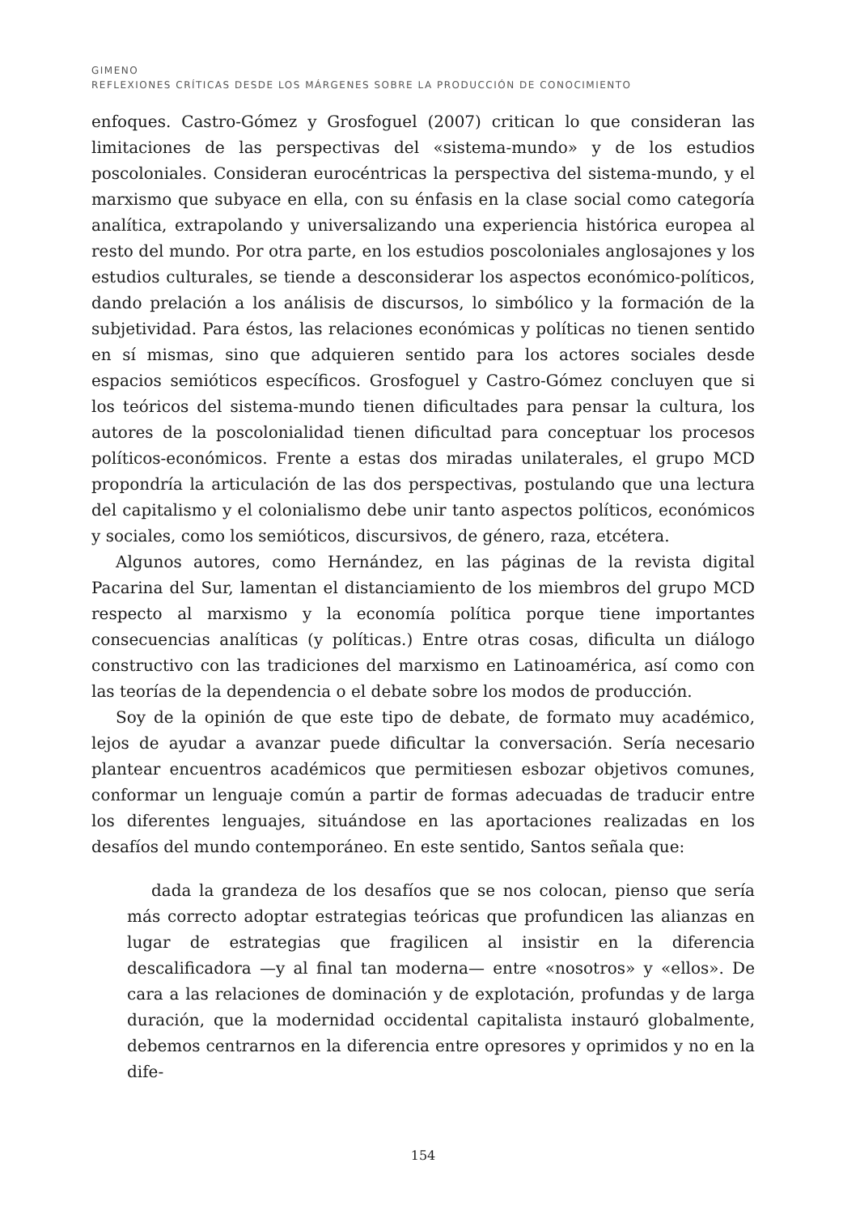GIMENO
REFLEXIONES CRÍTICAS DESDE LOS MÁRGENES SOBRE LA PRODUCCIÓN DE CONOCIMIENTO
enfoques. Castro-Gómez y Grosfoguel (2007) critican lo que consideran las limitaciones de las perspectivas del «sistema-mundo» y de los estudios poscoloniales. Consideran eurocéntricas la perspectiva del sistema-mundo, y el marxismo que subyace en ella, con su énfasis en la clase social como categoría analítica, extrapolando y universalizando una experiencia histórica europea al resto del mundo. Por otra parte, en los estudios poscoloniales anglosajones y los estudios culturales, se tiende a desconsiderar los aspectos económico-políticos, dando prelación a los análisis de discursos, lo simbólico y la formación de la subjetividad. Para éstos, las relaciones económicas y políticas no tienen sentido en sí mismas, sino que adquieren sentido para los actores sociales desde espacios semióticos específicos. Grosfoguel y Castro-Gómez concluyen que si los teóricos del sistema-mundo tienen dificultades para pensar la cultura, los autores de la poscolonialidad tienen dificultad para conceptuar los procesos políticos-económicos. Frente a estas dos miradas unilaterales, el grupo MCD propondría la articulación de las dos perspectivas, postulando que una lectura del capitalismo y el colonialismo debe unir tanto aspectos políticos, económicos y sociales, como los semióticos, discursivos, de género, raza, etcétera.
Algunos autores, como Hernández, en las páginas de la revista digital Pacarina del Sur, lamentan el distanciamiento de los miembros del grupo MCD respecto al marxismo y la economía política porque tiene importantes consecuencias analíticas (y políticas.) Entre otras cosas, dificulta un diálogo constructivo con las tradiciones del marxismo en Latinoamérica, así como con las teorías de la dependencia o el debate sobre los modos de producción.
Soy de la opinión de que este tipo de debate, de formato muy académico, lejos de ayudar a avanzar puede dificultar la conversación. Sería necesario plantear encuentros académicos que permitiesen esbozar objetivos comunes, conformar un lenguaje común a partir de formas adecuadas de traducir entre los diferentes lenguajes, situándose en las aportaciones realizadas en los desafíos del mundo contemporáneo. En este sentido, Santos señala que:
dada la grandeza de los desafíos que se nos colocan, pienso que sería más correcto adoptar estrategias teóricas que profundicen las alianzas en lugar de estrategias que fragilicen al insistir en la diferencia descalificadora —y al final tan moderna— entre «nosotros» y «ellos». De cara a las relaciones de dominación y de explotación, profundas y de larga duración, que la modernidad occidental capitalista instauró globalmente, debemos centrarnos en la diferencia entre opresores y oprimidos y no en la dife-
154